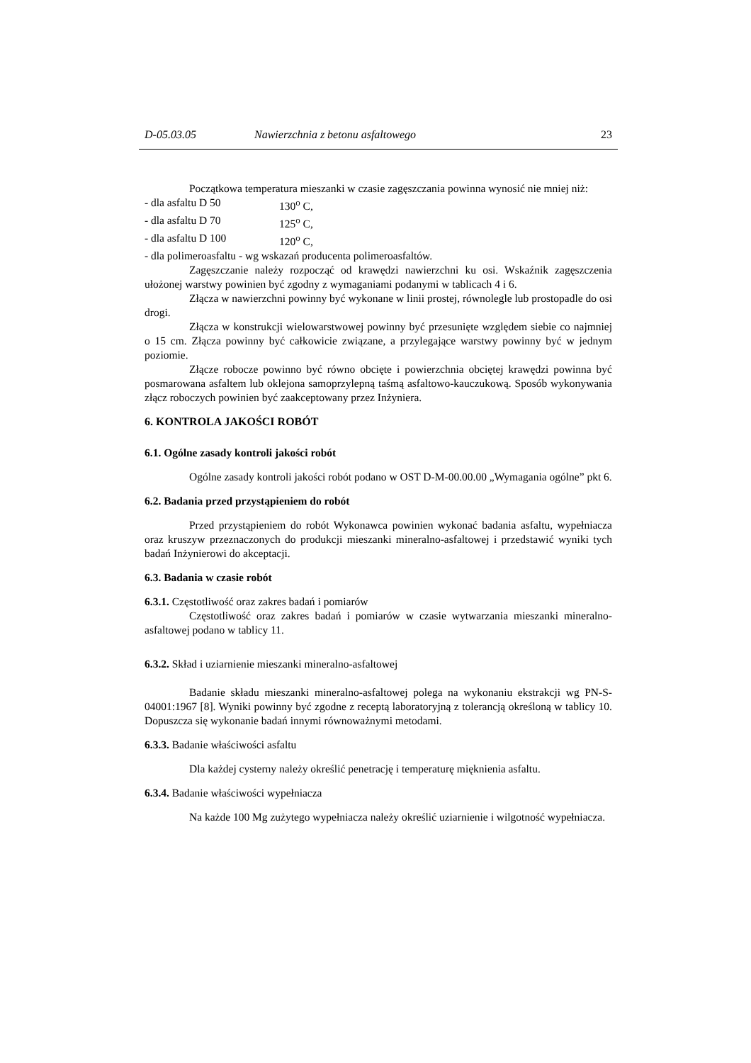D-05.03.05 Nawierzchnia z betonu asfaltowego 23
Początkowa temperatura mieszanki w czasie zagęszczania powinna wynosić nie mniej niż:
- dla asfaltu D 50 130<sup>o</sup> C,
- dla asfaltu D 70 125<sup>o</sup> C,
- dla asfaltu D 100 120<sup>o</sup> C,
- dla polimeroasfaltu - wg wskazań producenta polimeroasfaltów.
Zagęszczanie należy rozpocząć od krawędzi nawierzchni ku osi. Wskaźnik zagęszczenia ułożonej warstwy powinien być zgodny z wymaganiami podanymi w tablicach 4 i 6.
Złącza w nawierzchni powinny być wykonane w linii prostej, równolegle lub prostopadle do osi drogi.
Złącza w konstrukcji wielowarstwowej powinny być przesunięte względem siebie co najmniej o 15 cm. Złącza powinny być całkowicie związane, a przylegające warstwy powinny być w jednym poziomie.
Złącze robocze powinno być równo obcięte i powierzchnia obciętej krawędzi powinna być posmarowana asfaltem lub oklejona samoprzylepną taśmą asfaltowo-kauczukową. Sposób wykonywania złącz roboczych powinien być zaakceptowany przez Inżyniera.
6. KONTROLA JAKOŚCI ROBÓT
6.1. Ogólne zasady kontroli jakości robót
Ogólne zasady kontroli jakości robót podano w OST D-M-00.00.00 „Wymagania ogólne” pkt 6.
6.2. Badania przed przystąpieniem do robót
Przed przystąpieniem do robót Wykonawca powinien wykonać badania asfaltu, wypełniacza oraz kruszyw przeznaczonych do produkcji mieszanki mineralno-asfaltowej i przedstawić wyniki tych badań Inżynierowi do akceptacji.
6.3. Badania w czasie robót
6.3.1. Częstotliwość oraz zakres badań i pomiarów
Częstotliwość oraz zakres badań i pomiarów w czasie wytwarzania mieszanki mineralno-asfaltowej podano w tablicy 11.
6.3.2. Skład i uziarnienie mieszanki mineralno-asfaltowej
Badanie składu mieszanki mineralno-asfaltowej polega na wykonaniu ekstrakcji wg PN-S-04001:1967 [8]. Wyniki powinny być zgodne z receptą laboratoryjną z tolerancją określoną w tablicy 10. Dopuszcza się wykonanie badań innymi równoważnymi metodami.
6.3.3. Badanie właściwości asfaltu
Dla każdej cysterny należy określić penetrację i temperaturę mięknienia asfaltu.
6.3.4. Badanie właściwości wypełniacza
Na każde 100 Mg zużytego wypełniacza należy określić uziarnienie i wilgotność wypełniacza.